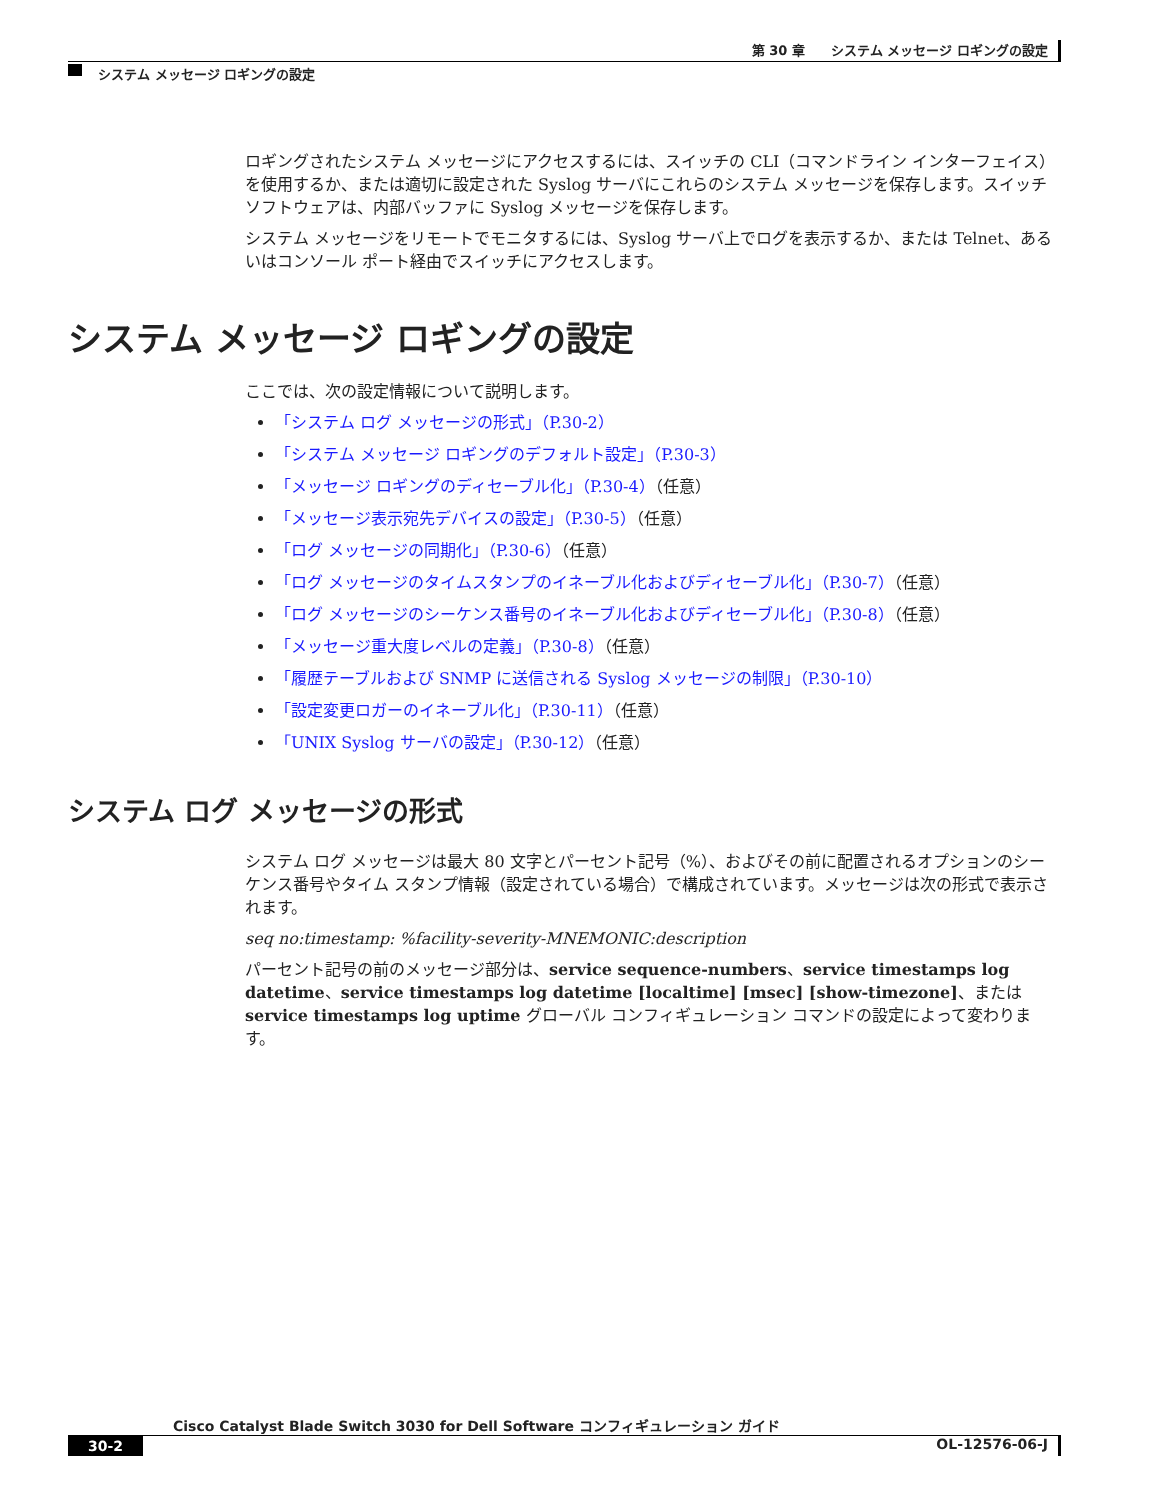第 30 章　　システム メッセージ ロギングの設定
システム メッセージ ロギングの設定
ロギングされたシステム メッセージにアクセスするには、スイッチの CLI（コマンドライン インターフェイス）を使用するか、または適切に設定された Syslog サーバにこれらのシステム メッセージを保存します。スイッチ ソフトウェアは、内部バッファに Syslog メッセージを保存します。
システム メッセージをリモートでモニタするには、Syslog サーバ上でログを表示するか、または Telnet、あるいはコンソール ポート経由でスイッチにアクセスします。
システム メッセージ ロギングの設定
ここでは、次の設定情報について説明します。
「システム ログ メッセージの形式」（P.30-2）
「システム メッセージ ロギングのデフォルト設定」（P.30-3）
「メッセージ ロギングのディセーブル化」（P.30-4）（任意）
「メッセージ表示宛先デバイスの設定」（P.30-5）（任意）
「ログ メッセージの同期化」（P.30-6）（任意）
「ログ メッセージのタイムスタンプのイネーブル化およびディセーブル化」（P.30-7）（任意）
「ログ メッセージのシーケンス番号のイネーブル化およびディセーブル化」（P.30-8）（任意）
「メッセージ重大度レベルの定義」（P.30-8）（任意）
「履歴テーブルおよび SNMP に送信される Syslog メッセージの制限」（P.30-10）
「設定変更ロガーのイネーブル化」（P.30-11）（任意）
「UNIX Syslog サーバの設定」（P.30-12）（任意）
システム ログ メッセージの形式
システム ログ メッセージは最大 80 文字とパーセント記号（%）、およびその前に配置されるオプションのシーケンス番号やタイム スタンプ情報（設定されている場合）で構成されています。メッセージは次の形式で表示されます。
seq no:timestamp: %facility-severity-MNEMONIC:description
パーセント記号の前のメッセージ部分は、service sequence-numbers、service timestamps log datetime、service timestamps log datetime [localtime] [msec] [show-timezone]、または service timestamps log uptime グローバル コンフィギュレーション コマンドの設定によって変わります。
Cisco Catalyst Blade Switch 3030 for Dell Software コンフィギュレーション ガイド
30-2 OL-12576-06-J